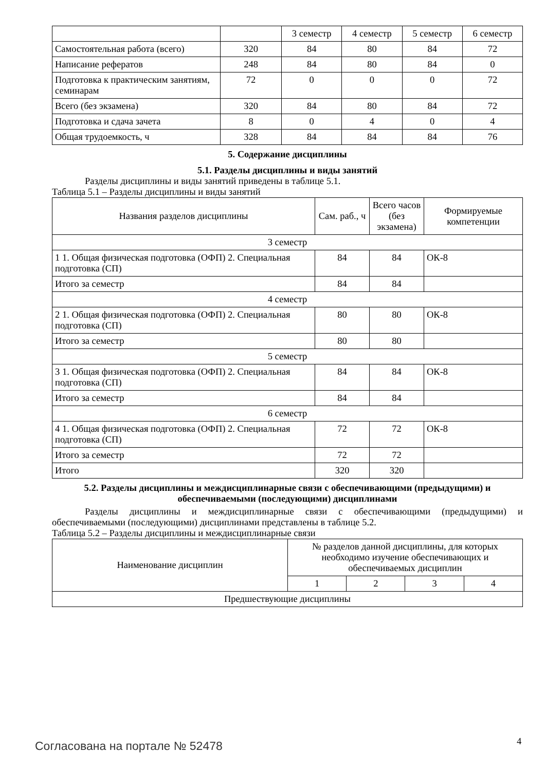| | | 3 семестр | 4 семестр | 5 семестр | 6 семестр |
| Самостоятельная работа (всего) | 320 | 84 | 80 | 84 | 72 |
| Написание рефератов | 248 | 84 | 80 | 84 | 0 |
| Подготовка к практическим занятиям, семинарам | 72 | 0 | 0 | 0 | 72 |
| Всего (без экзамена) | 320 | 84 | 80 | 84 | 72 |
| Подготовка и сдача зачета | 8 | 0 | 4 | 0 | 4 |
| Общая трудоемкость, ч | 328 | 84 | 84 | 84 | 76 |
5. Содержание дисциплины
5.1. Разделы дисциплины и виды занятий
Разделы дисциплины и виды занятий приведены в таблице 5.1.
Таблица 5.1 – Разделы дисциплины и виды занятий
| Названия разделов дисциплины | Сам. раб., ч | Всего часов (без экзамена) | Формируемые компетенции |
| --- | --- | --- | --- |
| 3 семестр | | | |
| 1 1. Общая физическая подготовка (ОФП) 2. Специальная подготовка (СП) | 84 | 84 | ОК-8 |
| Итого за семестр | 84 | 84 | |
| 4 семестр | | | |
| 2 1. Общая физическая подготовка (ОФП) 2. Специальная подготовка (СП) | 80 | 80 | ОК-8 |
| Итого за семестр | 80 | 80 | |
| 5 семестр | | | |
| 3 1. Общая физическая подготовка (ОФП) 2. Специальная подготовка (СП) | 84 | 84 | ОК-8 |
| Итого за семестр | 84 | 84 | |
| 6 семестр | | | |
| 4 1. Общая физическая подготовка (ОФП) 2. Специальная подготовка (СП) | 72 | 72 | ОК-8 |
| Итого за семестр | 72 | 72 | |
| Итого | 320 | 320 | |
5.2. Разделы дисциплины и междисциплинарные связи с обеспечивающими (предыдущими) и обеспечиваемыми (последующими) дисциплинами
Разделы дисциплины и междисциплинарные связи с обеспечивающими (предыдущими) и обеспечиваемыми (последующими) дисциплинами представлены в таблице 5.2.
Таблица 5.2 – Разделы дисциплины и междисциплинарные связи
| Наименование дисциплин | № разделов данной дисциплины, для которых необходимо изучение обеспечивающих и обеспечиваемых дисциплин | | | |
| --- | --- | --- | --- | --- |
| | 1 | 2 | 3 | 4 |
| Предшествующие дисциплины | | | | |
Согласована на портале № 52478 4